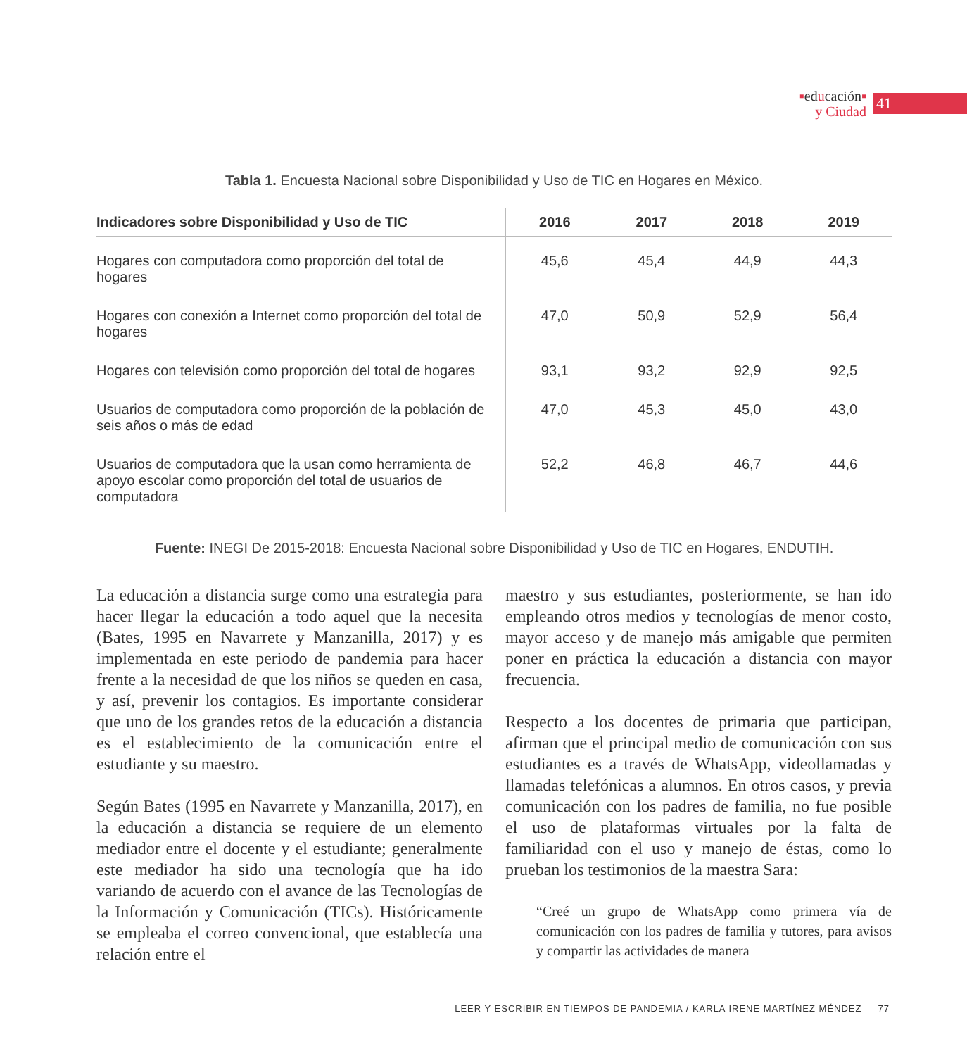▪educación▪
y Ciudad
41
Tabla 1. Encuesta Nacional sobre Disponibilidad y Uso de TIC en Hogares en México.
| Indicadores sobre Disponibilidad y Uso de TIC | 2016 | 2017 | 2018 | 2019 |
| --- | --- | --- | --- | --- |
| Hogares con computadora como proporción del total de hogares | 45,6 | 45,4 | 44,9 | 44,3 |
| Hogares con conexión a Internet como proporción del total de hogares | 47,0 | 50,9 | 52,9 | 56,4 |
| Hogares con televisión como proporción del total de hogares | 93,1 | 93,2 | 92,9 | 92,5 |
| Usuarios de computadora como proporción de la población de seis años o más de edad | 47,0 | 45,3 | 45,0 | 43,0 |
| Usuarios de computadora que la usan como herramienta de apoyo escolar como proporción del total de usuarios de computadora | 52,2 | 46,8 | 46,7 | 44,6 |
Fuente: INEGI De 2015-2018: Encuesta Nacional sobre Disponibilidad y Uso de TIC en Hogares, ENDUTIH.
La educación a distancia surge como una estrategia para hacer llegar la educación a todo aquel que la necesita (Bates, 1995 en Navarrete y Manzanilla, 2017) y es implementada en este periodo de pandemia para hacer frente a la necesidad de que los niños se queden en casa, y así, prevenir los contagios. Es importante considerar que uno de los grandes retos de la educación a distancia es el establecimiento de la comunicación entre el estudiante y su maestro.
Según Bates (1995 en Navarrete y Manzanilla, 2017), en la educación a distancia se requiere de un elemento mediador entre el docente y el estudiante; generalmente este mediador ha sido una tecnología que ha ido variando de acuerdo con el avance de las Tecnologías de la Información y Comunicación (TICs). Históricamente se empleaba el correo convencional, que establecía una relación entre el
maestro y sus estudiantes, posteriormente, se han ido empleando otros medios y tecnologías de menor costo, mayor acceso y de manejo más amigable que permiten poner en práctica la educación a distancia con mayor frecuencia.
Respecto a los docentes de primaria que participan, afirman que el principal medio de comunicación con sus estudiantes es a través de WhatsApp, videollamadas y llamadas telefónicas a alumnos. En otros casos, y previa comunicación con los padres de familia, no fue posible el uso de plataformas virtuales por la falta de familiaridad con el uso y manejo de éstas, como lo prueban los testimonios de la maestra Sara:
“Creé un grupo de WhatsApp como primera vía de comunicación con los padres de familia y tutores, para avisos y compartir las actividades de manera
LEER Y ESCRIBIR EN TIEMPOS DE PANDEMIA / KARLA IRENE MARTÍNEZ MÉNDEZ 77